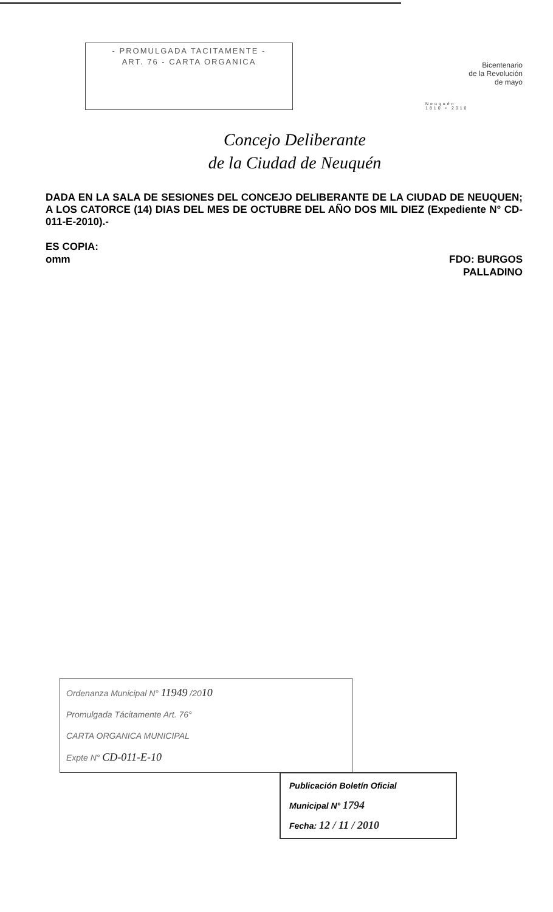- PROMULGADA TACITAMENTE -
ART. 76 - CARTA ORGANICA
Bicentenario
de la Revolución
de mayo
Neuquén
1810 • 2010
Concejo Deliberante
de la Ciudad de Neuquén
DADA EN LA SALA DE SESIONES DEL CONCEJO DELIBERANTE DE LA CIUDAD DE NEUQUEN; A LOS CATORCE (14) DIAS DEL MES DE OCTUBRE DEL AÑO DOS MIL DIEZ (Expediente N° CD-011-E-2010).-
ES COPIA:
omm
FDO: BURGOS
PALLADINO
Ordenanza Municipal N° 11949 /2010
Promulgada Tácitamente Art. 76°
CARTA ORGANICA MUNICIPAL
Expte N° CD-011-E-10
Publicación Boletín Oficial
Municipal N° 1794
Fecha: 12 / 11 / 2010